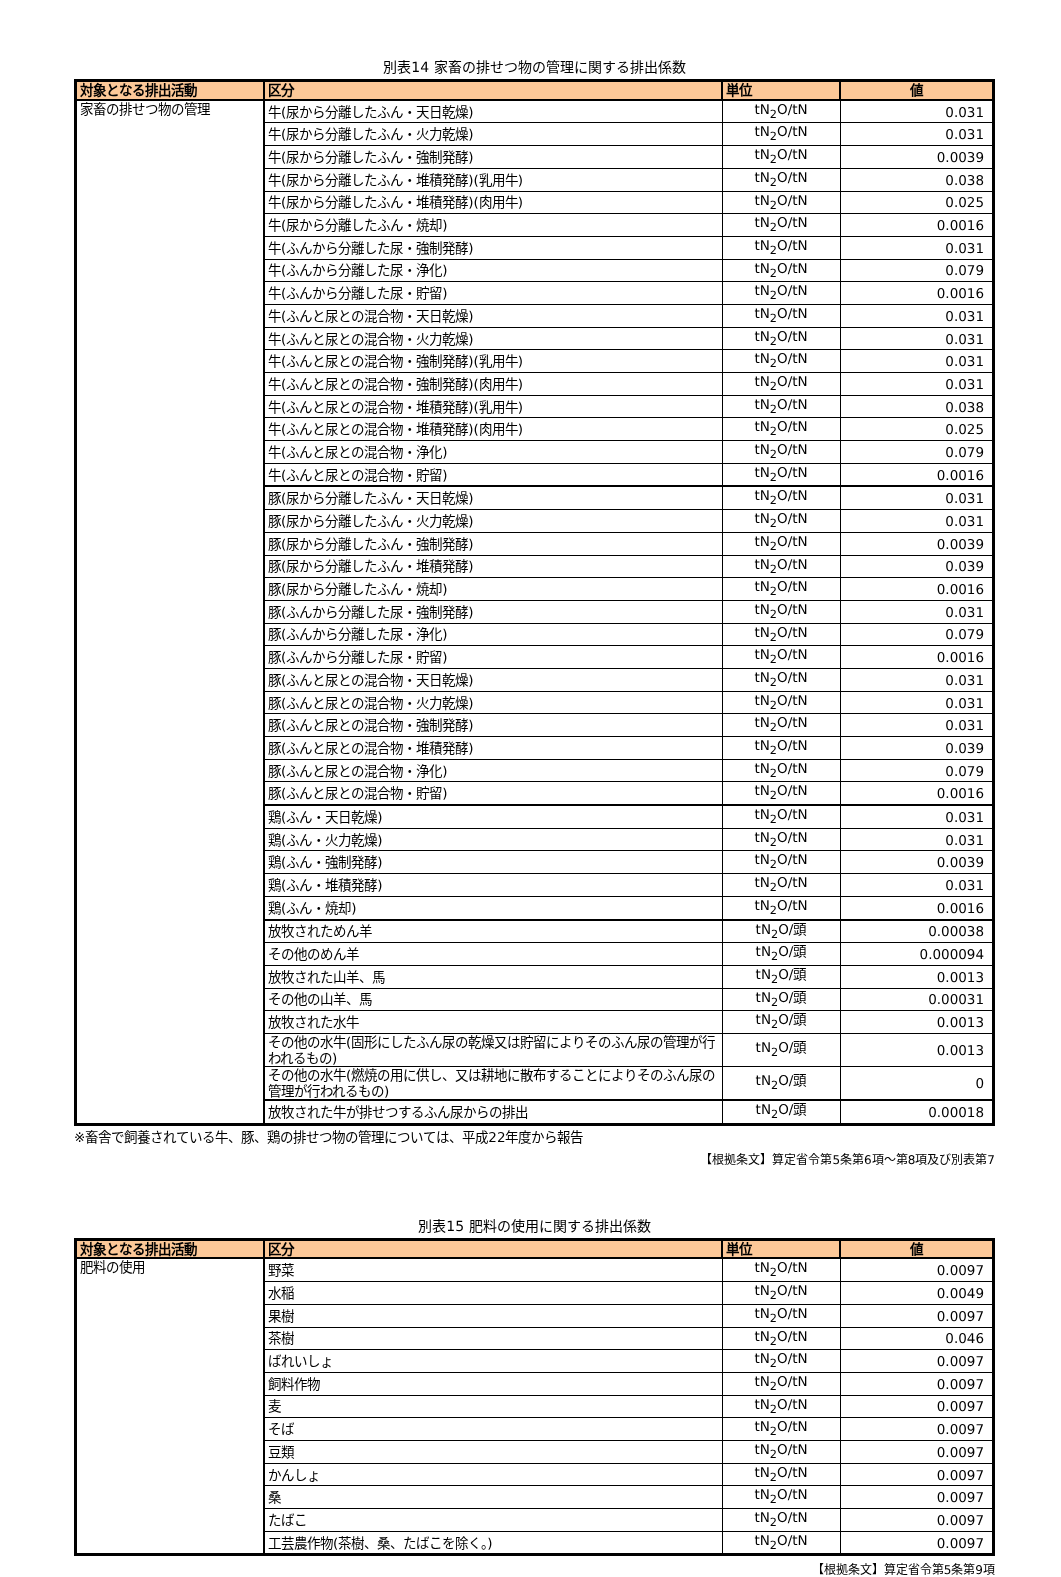別表14 家畜の排せつ物の管理に関する排出係数
| 対象となる排出活動 | 区分 | 単位 | 値 |
| --- | --- | --- | --- |
| 家畜の排せつ物の管理 | 牛(尿から分離したふん・天日乾燥) | tN<sub>2</sub>O/tN | 0.031 |
| | 牛(尿から分離したふん・火力乾燥) | tN<sub>2</sub>O/tN | 0.031 |
| | 牛(尿から分離したふん・強制発酵) | tN<sub>2</sub>O/tN | 0.0039 |
| | 牛(尿から分離したふん・堆積発酵)(乳用牛) | tN<sub>2</sub>O/tN | 0.038 |
| | 牛(尿から分離したふん・堆積発酵)(肉用牛) | tN<sub>2</sub>O/tN | 0.025 |
| | 牛(尿から分離したふん・焼却) | tN<sub>2</sub>O/tN | 0.0016 |
| | 牛(ふんから分離した尿・強制発酵) | tN<sub>2</sub>O/tN | 0.031 |
| | 牛(ふんから分離した尿・浄化) | tN<sub>2</sub>O/tN | 0.079 |
| | 牛(ふんから分離した尿・貯留) | tN<sub>2</sub>O/tN | 0.0016 |
| | 牛(ふんと尿との混合物・天日乾燥) | tN<sub>2</sub>O/tN | 0.031 |
| | 牛(ふんと尿との混合物・火力乾燥) | tN<sub>2</sub>O/tN | 0.031 |
| | 牛(ふんと尿との混合物・強制発酵)(乳用牛) | tN<sub>2</sub>O/tN | 0.031 |
| | 牛(ふんと尿との混合物・強制発酵)(肉用牛) | tN<sub>2</sub>O/tN | 0.031 |
| | 牛(ふんと尿との混合物・堆積発酵)(乳用牛) | tN<sub>2</sub>O/tN | 0.038 |
| | 牛(ふんと尿との混合物・堆積発酵)(肉用牛) | tN<sub>2</sub>O/tN | 0.025 |
| | 牛(ふんと尿との混合物・浄化) | tN<sub>2</sub>O/tN | 0.079 |
| | 牛(ふんと尿との混合物・貯留) | tN<sub>2</sub>O/tN | 0.0016 |
| | 豚(尿から分離したふん・天日乾燥) | tN<sub>2</sub>O/tN | 0.031 |
| | 豚(尿から分離したふん・火力乾燥) | tN<sub>2</sub>O/tN | 0.031 |
| | 豚(尿から分離したふん・強制発酵) | tN<sub>2</sub>O/tN | 0.0039 |
| | 豚(尿から分離したふん・堆積発酵) | tN<sub>2</sub>O/tN | 0.039 |
| | 豚(尿から分離したふん・焼却) | tN<sub>2</sub>O/tN | 0.0016 |
| | 豚(ふんから分離した尿・強制発酵) | tN<sub>2</sub>O/tN | 0.031 |
| | 豚(ふんから分離した尿・浄化) | tN<sub>2</sub>O/tN | 0.079 |
| | 豚(ふんから分離した尿・貯留) | tN<sub>2</sub>O/tN | 0.0016 |
| | 豚(ふんと尿との混合物・天日乾燥) | tN<sub>2</sub>O/tN | 0.031 |
| | 豚(ふんと尿との混合物・火力乾燥) | tN<sub>2</sub>O/tN | 0.031 |
| | 豚(ふんと尿との混合物・強制発酵) | tN<sub>2</sub>O/tN | 0.031 |
| | 豚(ふんと尿との混合物・堆積発酵) | tN<sub>2</sub>O/tN | 0.039 |
| | 豚(ふんと尿との混合物・浄化) | tN<sub>2</sub>O/tN | 0.079 |
| | 豚(ふんと尿との混合物・貯留) | tN<sub>2</sub>O/tN | 0.0016 |
| | 鶏(ふん・天日乾燥) | tN<sub>2</sub>O/tN | 0.031 |
| | 鶏(ふん・火力乾燥) | tN<sub>2</sub>O/tN | 0.031 |
| | 鶏(ふん・強制発酵) | tN<sub>2</sub>O/tN | 0.0039 |
| | 鶏(ふん・堆積発酵) | tN<sub>2</sub>O/tN | 0.031 |
| | 鶏(ふん・焼却) | tN<sub>2</sub>O/tN | 0.0016 |
| | 放牧されためん羊 | tN<sub>2</sub>O/頭 | 0.00038 |
| | その他のめん羊 | tN<sub>2</sub>O/頭 | 0.000094 |
| | 放牧された山羊、馬 | tN<sub>2</sub>O/頭 | 0.0013 |
| | その他の山羊、馬 | tN<sub>2</sub>O/頭 | 0.00031 |
| | 放牧された水牛 | tN<sub>2</sub>O/頭 | 0.0013 |
| | その他の水牛(固形にしたふん尿の乾燥又は貯留によりそのふん尿の管理が行われるもの) | tN<sub>2</sub>O/頭 | 0.0013 |
| | その他の水牛(燃焼の用に供し、又は耕地に散布することによりそのふん尿の管理が行われるもの) | tN<sub>2</sub>O/頭 | 0 |
| | 放牧された牛が排せつするふん尿からの排出 | tN<sub>2</sub>O/頭 | 0.00018 |
※畜舎で飼養されている牛、豚、鶏の排せつ物の管理については、平成22年度から報告
【根拠条文】算定省令第5条第6項～第8項及び別表第7
別表15 肥料の使用に関する排出係数
| 対象となる排出活動 | 区分 | 単位 | 値 |
| --- | --- | --- | --- |
| 肥料の使用 | 野菜 | tN<sub>2</sub>O/tN | 0.0097 |
| | 水稲 | tN<sub>2</sub>O/tN | 0.0049 |
| | 果樹 | tN<sub>2</sub>O/tN | 0.0097 |
| | 茶樹 | tN<sub>2</sub>O/tN | 0.046 |
| | ばれいしょ | tN<sub>2</sub>O/tN | 0.0097 |
| | 飼料作物 | tN<sub>2</sub>O/tN | 0.0097 |
| | 麦 | tN<sub>2</sub>O/tN | 0.0097 |
| | そば | tN<sub>2</sub>O/tN | 0.0097 |
| | 豆類 | tN<sub>2</sub>O/tN | 0.0097 |
| | かんしょ | tN<sub>2</sub>O/tN | 0.0097 |
| | 桑 | tN<sub>2</sub>O/tN | 0.0097 |
| | たばこ | tN<sub>2</sub>O/tN | 0.0097 |
| | 工芸農作物(茶樹、桑、たばこを除く。) | tN<sub>2</sub>O/tN | 0.0097 |
【根拠条文】算定省令第5条第9項